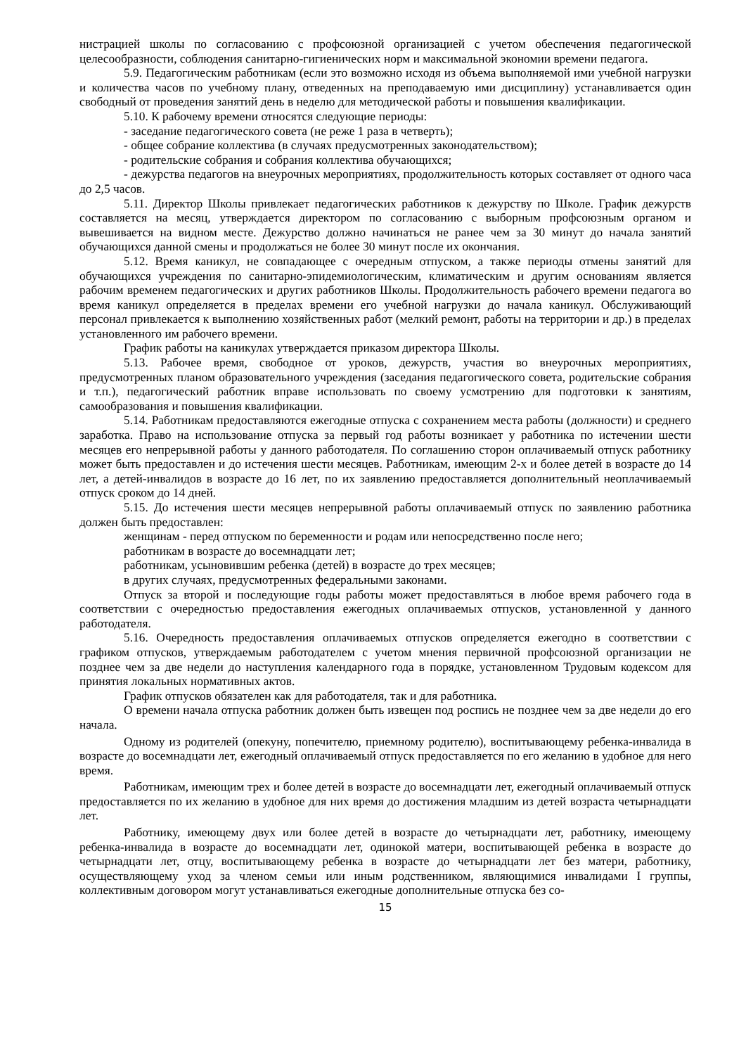нистрацией школы по согласованию с профсоюзной организацией с учетом обеспечения педагогической целесообразности, соблюдения санитарно-гигиенических норм и максимальной экономии времени педагога.
5.9. Педагогическим работникам (если это возможно исходя из объема выполняемой ими учебной нагрузки и количества часов по учебному плану, отведенных на преподаваемую ими дисциплину) устанавливается один свободный от проведения занятий день в неделю для методической работы и повышения квалификации.
5.10. К рабочему времени относятся следующие периоды:
- заседание педагогического совета (не реже 1 раза в четверть);
- общее собрание коллектива (в случаях предусмотренных законодательством);
- родительские собрания и собрания коллектива обучающихся;
- дежурства педагогов на внеурочных мероприятиях, продолжительность которых составляет от одного часа до 2,5 часов.
5.11. Директор Школы привлекает педагогических работников к дежурству по Школе. График дежурств составляется на месяц, утверждается директором по согласованию с выборным профсоюзным органом и вывешивается на видном месте. Дежурство должно начинаться не ранее чем за 30 минут до начала занятий обучающихся данной смены и продолжаться не более 30 минут после их окончания.
5.12. Время каникул, не совпадающее с очередным отпуском, а также периоды отмены занятий для обучающихся учреждения по санитарно-эпидемиологическим, климатическим и другим основаниям является рабочим временем педагогических и других работников Школы. Продолжительность рабочего времени педагога во время каникул определяется в пределах времени его учебной нагрузки до начала каникул. Обслуживающий персонал привлекается к выполнению хозяйственных работ (мелкий ремонт, работы на территории и др.) в пределах установленного им рабочего времени.
График работы на каникулах утверждается приказом директора Школы.
5.13. Рабочее время, свободное от уроков, дежурств, участия во внеурочных мероприятиях, предусмотренных планом образовательного учреждения (заседания педагогического совета, родительские собрания и т.п.), педагогический работник вправе использовать по своему усмотрению для подготовки к занятиям, самообразования и повышения квалификации.
5.14. Работникам предоставляются ежегодные отпуска с сохранением места работы (должности) и среднего заработка. Право на использование отпуска за первый год работы возникает у работника по истечении шести месяцев его непрерывной работы у данного работодателя. По соглашению сторон оплачиваемый отпуск работнику может быть предоставлен и до истечения шести месяцев. Работникам, имеющим 2-х и более детей в возрасте до 14 лет, а детей-инвалидов в возрасте до 16 лет, по их заявлению предоставляется дополнительный неоплачиваемый отпуск сроком до 14 дней.
5.15. До истечения шести месяцев непрерывной работы оплачиваемый отпуск по заявлению работника должен быть предоставлен:
женщинам - перед отпуском по беременности и родам или непосредственно после него;
работникам в возрасте до восемнадцати лет;
работникам, усыновившим ребенка (детей) в возрасте до трех месяцев;
в других случаях, предусмотренных федеральными законами.
Отпуск за второй и последующие годы работы может предоставляться в любое время рабочего года в соответствии с очередностью предоставления ежегодных оплачиваемых отпусков, установленной у данного работодателя.
5.16. Очередность предоставления оплачиваемых отпусков определяется ежегодно в соответствии с графиком отпусков, утверждаемым работодателем с учетом мнения первичной профсоюзной организации не позднее чем за две недели до наступления календарного года в порядке, установленном Трудовым кодексом для принятия локальных нормативных актов.
График отпусков обязателен как для работодателя, так и для работника.
О времени начала отпуска работник должен быть извещен под роспись не позднее чем за две недели до его начала.
Одному из родителей (опекуну, попечителю, приемному родителю), воспитывающему ребенка-инвалида в возрасте до восемнадцати лет, ежегодный оплачиваемый отпуск предоставляется по его желанию в удобное для него время.
Работникам, имеющим трех и более детей в возрасте до восемнадцати лет, ежегодный оплачиваемый отпуск предоставляется по их желанию в удобное для них время до достижения младшим из детей возраста четырнадцати лет.
Работнику, имеющему двух или более детей в возрасте до четырнадцати лет, работнику, имеющему ребенка-инвалида в возрасте до восемнадцати лет, одинокой матери, воспитывающей ребенка в возрасте до четырнадцати лет, отцу, воспитывающему ребенка в возрасте до четырнадцати лет без матери, работнику, осуществляющему уход за членом семьи или иным родственником, являющимися инвалидами I группы, коллективным договором могут устанавливаться ежегодные дополнительные отпуска без со-
15